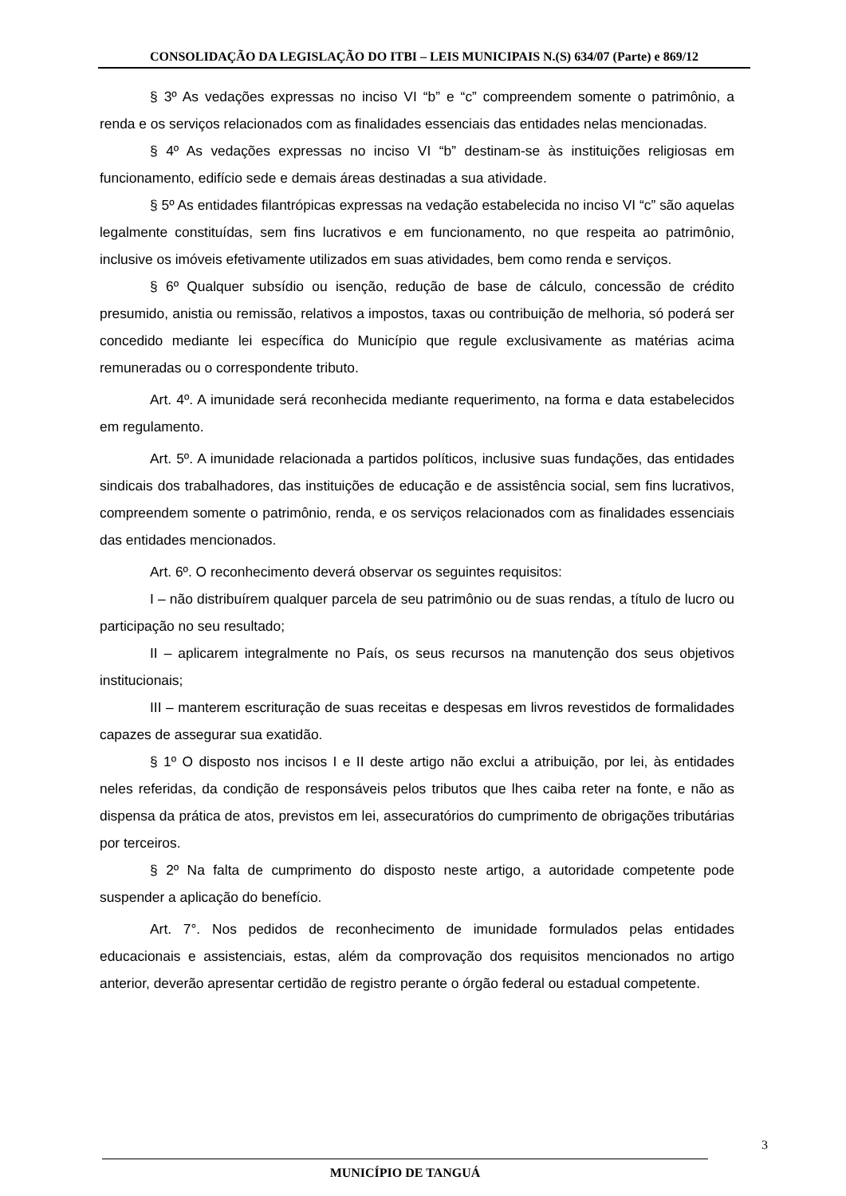CONSOLIDAÇÃO DA LEGISLAÇÃO DO ITBI – LEIS MUNICIPAIS N.(S) 634/07 (Parte) e 869/12
§ 3º As vedações expressas no inciso VI “b” e “c” compreendem somente o patrimônio, a renda e os serviços relacionados com as finalidades essenciais das entidades nelas mencionadas.
§ 4º As vedações expressas no inciso VI “b” destinam-se às instituições religiosas em funcionamento, edifício sede e demais áreas destinadas a sua atividade.
§ 5º As entidades filantrópicas expressas na vedação estabelecida no inciso VI “c” são aquelas legalmente constituídas, sem fins lucrativos e em funcionamento, no que respeita ao patrimônio, inclusive os imóveis efetivamente utilizados em suas atividades, bem como renda e serviços.
§ 6º Qualquer subsídio ou isenção, redução de base de cálculo, concessão de crédito presumido, anistia ou remissão, relativos a impostos, taxas ou contribuição de melhoria, só poderá ser concedido mediante lei específica do Município que regule exclusivamente as matérias acima remuneradas ou o correspondente tributo.
Art. 4º. A imunidade será reconhecida mediante requerimento, na forma e data estabelecidos em regulamento.
Art. 5º. A imunidade relacionada a partidos políticos, inclusive suas fundações, das entidades sindicais dos trabalhadores, das instituições de educação e de assistência social, sem fins lucrativos, compreendem somente o patrimônio, renda, e os serviços relacionados com as finalidades essenciais das entidades mencionados.
Art. 6º. O reconhecimento deverá observar os seguintes requisitos:
I – não distribuírem qualquer parcela de seu patrimônio ou de suas rendas, a título de lucro ou participação no seu resultado;
II – aplicarem integralmente no País, os seus recursos na manutenção dos seus objetivos institucionais;
III – manterem escrituração de suas receitas e despesas em livros revestidos de formalidades capazes de assegurar sua exatidão.
§ 1º O disposto nos incisos I e II deste artigo não exclui a atribuição, por lei, às entidades neles referidas, da condição de responsáveis pelos tributos que lhes caiba reter na fonte, e não as dispensa da prática de atos, previstos em lei, assecuratórios do cumprimento de obrigações tributárias por terceiros.
§ 2º Na falta de cumprimento do disposto neste artigo, a autoridade competente pode suspender a aplicação do benefício.
Art. 7°. Nos pedidos de reconhecimento de imunidade formulados pelas entidades educacionais e assistenciais, estas, além da comprovação dos requisitos mencionados no artigo anterior, deverão apresentar certidão de registro perante o órgão federal ou estadual competente.
3
MUNICÍPIO DE TANGUÁ